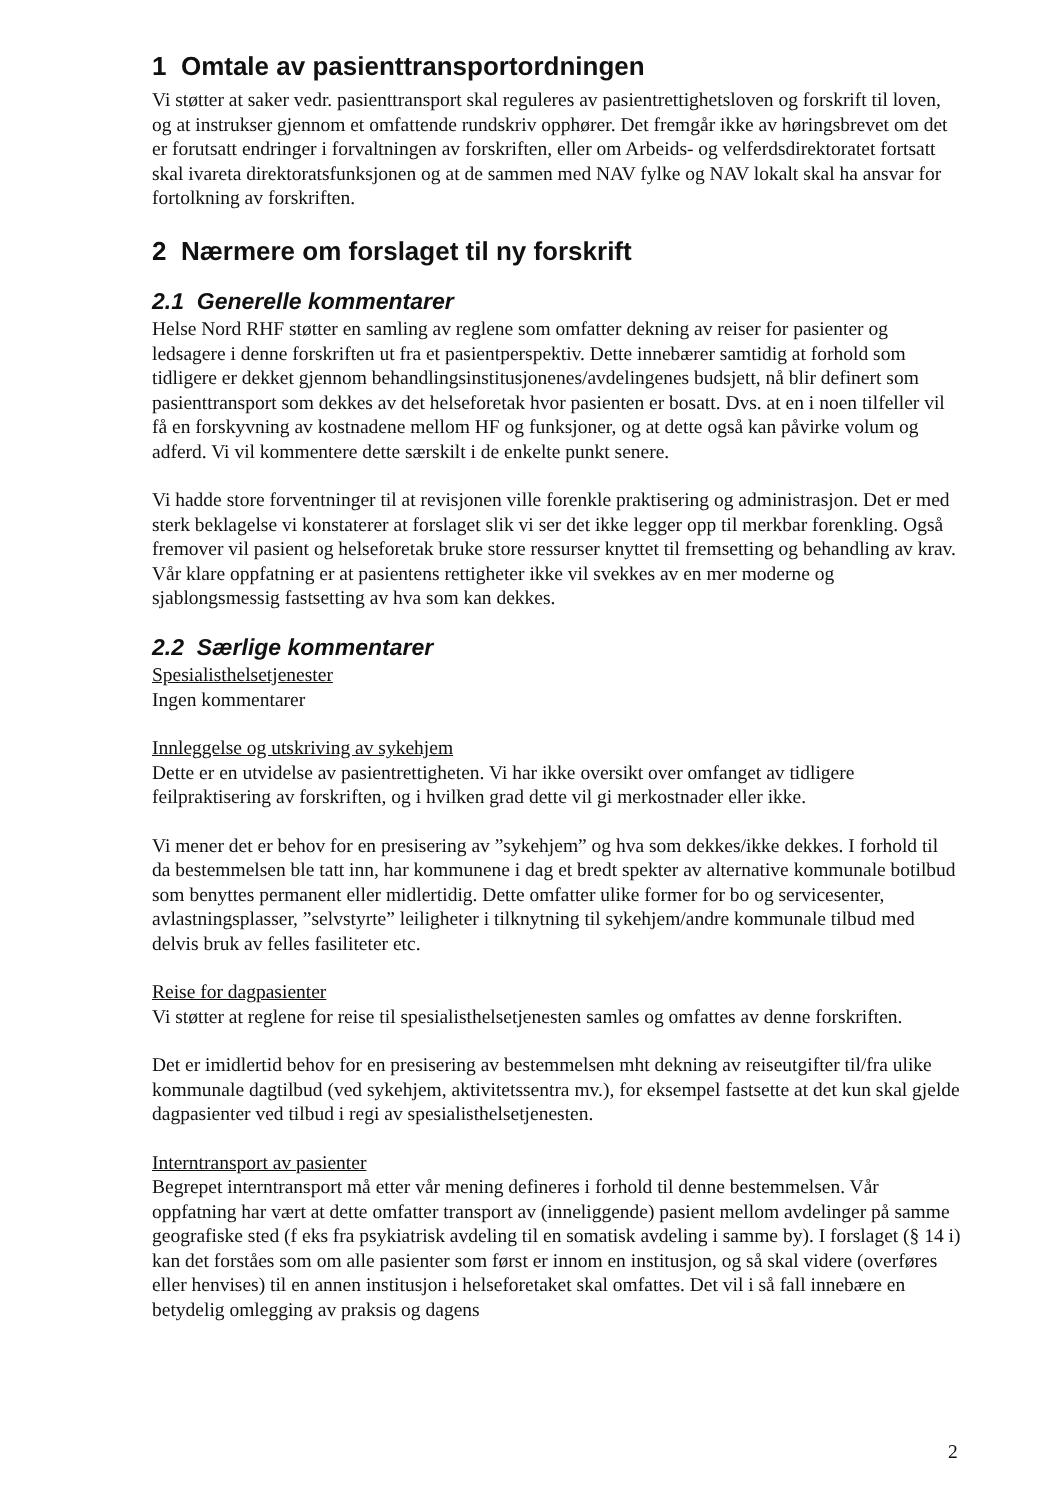1 Omtale av pasienttransportordningen
Vi støtter at saker vedr. pasienttransport skal reguleres av pasientrettighetsloven og forskrift til loven, og at instrukser gjennom et omfattende rundskriv opphører. Det fremgår ikke av høringsbrevet om det er forutsatt endringer i forvaltningen av forskriften, eller om Arbeids- og velferdsdirektoratet fortsatt skal ivareta direktoratsfunksjonen og at de sammen med NAV fylke og NAV lokalt skal ha ansvar for fortolkning av forskriften.
2 Nærmere om forslaget til ny forskrift
2.1 Generelle kommentarer
Helse Nord RHF støtter en samling av reglene som omfatter dekning av reiser for pasienter og ledsagere i denne forskriften ut fra et pasientperspektiv. Dette innebærer samtidig at forhold som tidligere er dekket gjennom behandlingsinstitusjonenes/avdelingenes budsjett, nå blir definert som pasienttransport som dekkes av det helseforetak hvor pasienten er bosatt. Dvs. at en i noen tilfeller vil få en forskyvning av kostnadene mellom HF og funksjoner, og at dette også kan påvirke volum og adferd. Vi vil kommentere dette særskilt i de enkelte punkt senere.
Vi hadde store forventninger til at revisjonen ville forenkle praktisering og administrasjon. Det er med sterk beklagelse vi konstaterer at forslaget slik vi ser det ikke legger opp til merkbar forenkling. Også fremover vil pasient og helseforetak bruke store ressurser knyttet til fremsetting og behandling av krav. Vår klare oppfatning er at pasientens rettigheter ikke vil svekkes av en mer moderne og sjablongsmessig fastsetting av hva som kan dekkes.
2.2 Særlige kommentarer
Spesialisthelsetjenester
Ingen kommentarer
Innleggelse og utskriving av sykehjem
Dette er en utvidelse av pasientrettigheten. Vi har ikke oversikt over omfanget av tidligere feilpraktisering av forskriften, og i hvilken grad dette vil gi merkostnader eller ikke.
Vi mener det er behov for en presisering av ”sykehjem” og hva som dekkes/ikke dekkes. I forhold til da bestemmelsen ble tatt inn, har kommunene i dag et bredt spekter av alternative kommunale botilbud som benyttes permanent eller midlertidig. Dette omfatter ulike former for bo og servicesenter, avlastningsplasser, ”selvstyrte” leiligheter i tilknytning til sykehjem/andre kommunale tilbud med delvis bruk av felles fasiliteter etc.
Reise for dagpasienter
Vi støtter at reglene for reise til spesialisthelsetjenesten samles og omfattes av denne forskriften.
Det er imidlertid behov for en presisering av bestemmelsen mht dekning av reiseutgifter til/fra ulike kommunale dagtilbud (ved sykehjem, aktivitetssentra mv.), for eksempel fastsette at det kun skal gjelde dagpasienter ved tilbud i regi av spesialisthelsetjenesten.
Interntransport av pasienter
Begrepet interntransport må etter vår mening defineres i forhold til denne bestemmelsen. Vår oppfatning har vært at dette omfatter transport av (inneliggende) pasient mellom avdelinger på samme geografiske sted (f eks fra psykiatrisk avdeling til en somatisk avdeling i samme by). I forslaget (§ 14 i) kan det forståes som om alle pasienter som først er innom en institusjon, og så skal videre (overføres eller henvises) til en annen institusjon i helseforetaket skal omfattes. Det vil i så fall innebære en betydelig omlegging av praksis og dagens
2